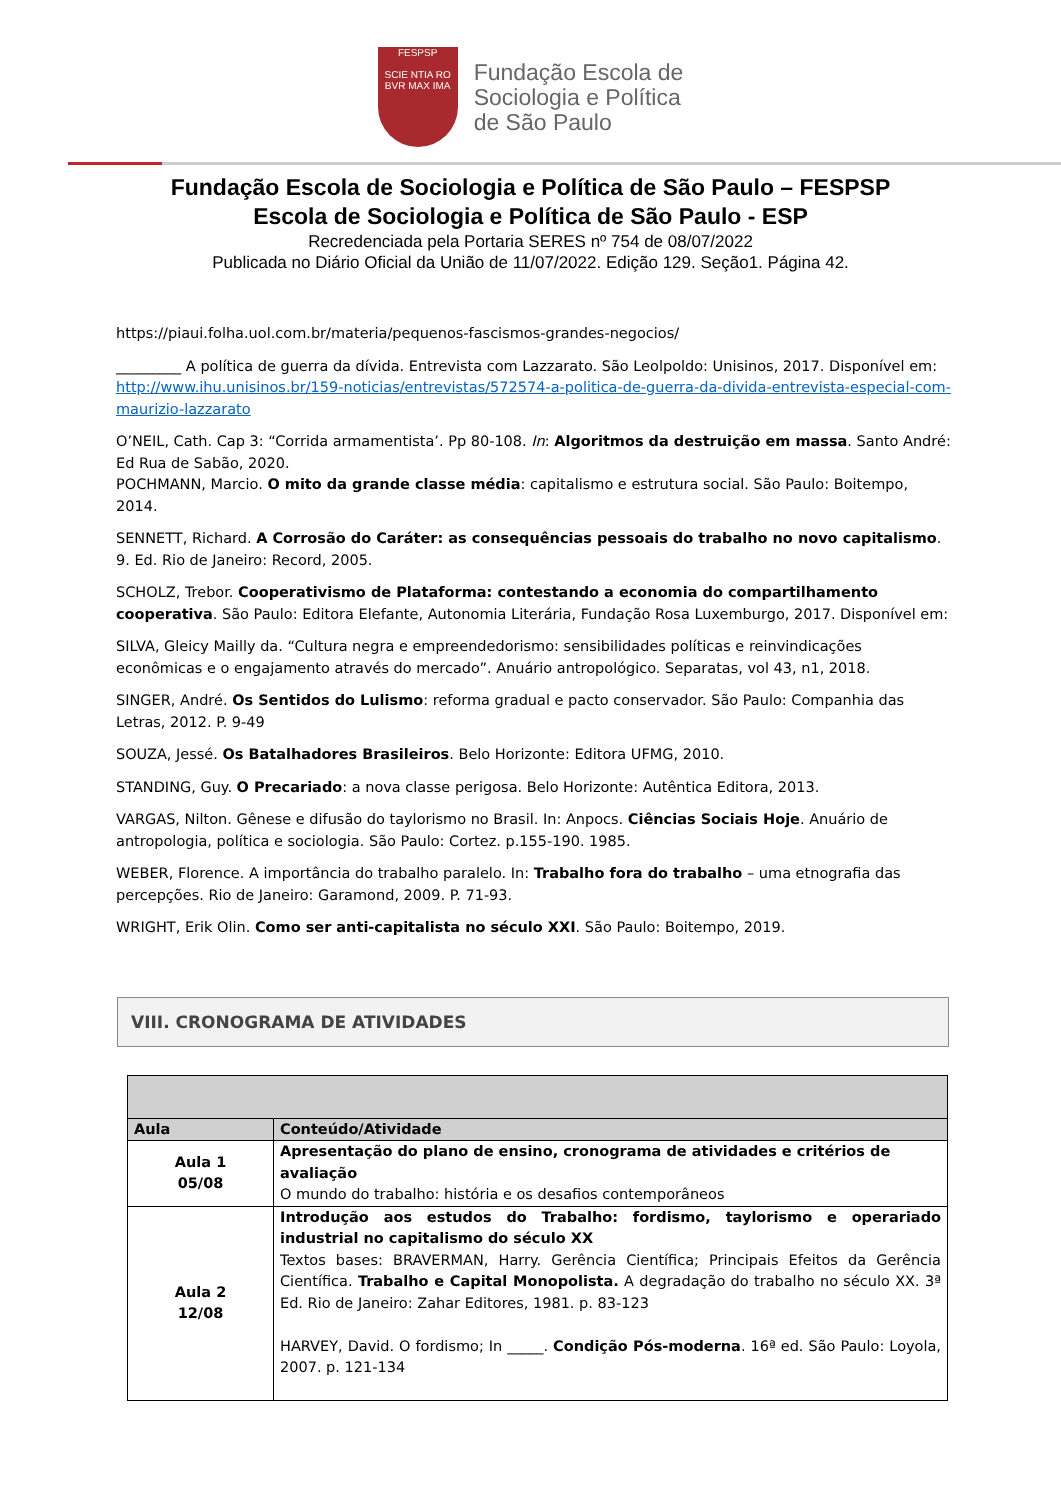FESPSP
SCIE NTIA RO
BVR MAX IMA
Fundação Escola de
Sociologia e Política
de São Paulo
Fundação Escola de Sociologia e Política de São Paulo – FESPSP
Escola de Sociologia e Política de São Paulo - ESP
Recredenciada pela Portaria SERES nº 754 de 08/07/2022
Publicada no Diário Oficial da União de 11/07/2022. Edição 129. Seção1. Página 42.
https://piaui.folha.uol.com.br/materia/pequenos-fascismos-grandes-negocios/
_________ A política de guerra da dívida. Entrevista com Lazzarato. São Leolpoldo: Unisinos, 2017. Disponível em: http://www.ihu.unisinos.br/159-noticias/entrevistas/572574-a-politica-de-guerra-da-divida-entrevista-especial-com-maurizio-lazzarato
O’NEIL, Cath. Cap 3: “Corrida armamentista’. Pp 80-108. In: Algoritmos da destruição em massa. Santo André: Ed Rua de Sabão, 2020.
POCHMANN, Marcio. O mito da grande classe média: capitalismo e estrutura social. São Paulo: Boitempo, 2014.
SENNETT, Richard. A Corrosão do Caráter: as consequências pessoais do trabalho no novo capitalismo. 9. Ed. Rio de Janeiro: Record, 2005.
SCHOLZ, Trebor. Cooperativismo de Plataforma: contestando a economia do compartilhamento cooperativa. São Paulo: Editora Elefante, Autonomia Literária, Fundação Rosa Luxemburgo, 2017. Disponível em:
SILVA, Gleicy Mailly da. “Cultura negra e empreendedorismo: sensibilidades políticas e reinvindicações econômicas e o engajamento através do mercado”. Anuário antropológico. Separatas, vol 43, n1, 2018.
SINGER, André. Os Sentidos do Lulismo: reforma gradual e pacto conservador. São Paulo: Companhia das Letras, 2012. P. 9-49
SOUZA, Jessé. Os Batalhadores Brasileiros. Belo Horizonte: Editora UFMG, 2010.
STANDING, Guy. O Precariado: a nova classe perigosa. Belo Horizonte: Autêntica Editora, 2013.
VARGAS, Nilton. Gênese e difusão do taylorismo no Brasil. In: Anpocs. Ciências Sociais Hoje. Anuário de antropologia, política e sociologia. São Paulo: Cortez. p.155-190. 1985.
WEBER, Florence. A importância do trabalho paralelo. In: Trabalho fora do trabalho – uma etnografia das percepções. Rio de Janeiro: Garamond, 2009. P. 71-93.
WRIGHT, Erik Olin. Como ser anti-capitalista no século XXI. São Paulo: Boitempo, 2019.
VIII. CRONOGRAMA DE ATIVIDADES
| Aula | Conteúdo/Atividade |
| --- | --- |
| Aula 1 05/08 | Apresentação do plano de ensino, cronograma de atividades e critérios de avaliação O mundo do trabalho: história e os desafios contemporâneos |
| Aula 2 12/08 | Introdução aos estudos do Trabalho: fordismo, taylorismo e operariado industrial no capitalismo do século XX Textos bases: BRAVERMAN, Harry. Gerência Científica; Principais Efeitos da Gerência Científica. Trabalho e Capital Monopolista. A degradação do trabalho no século XX. 3ª Ed. Rio de Janeiro: Zahar Editores, 1981. p. 83-123 HARVEY, David. O fordismo; In _____. Condição Pós-moderna . 16ª ed. São Paulo: Loyola, 2007. p. 121-134 |